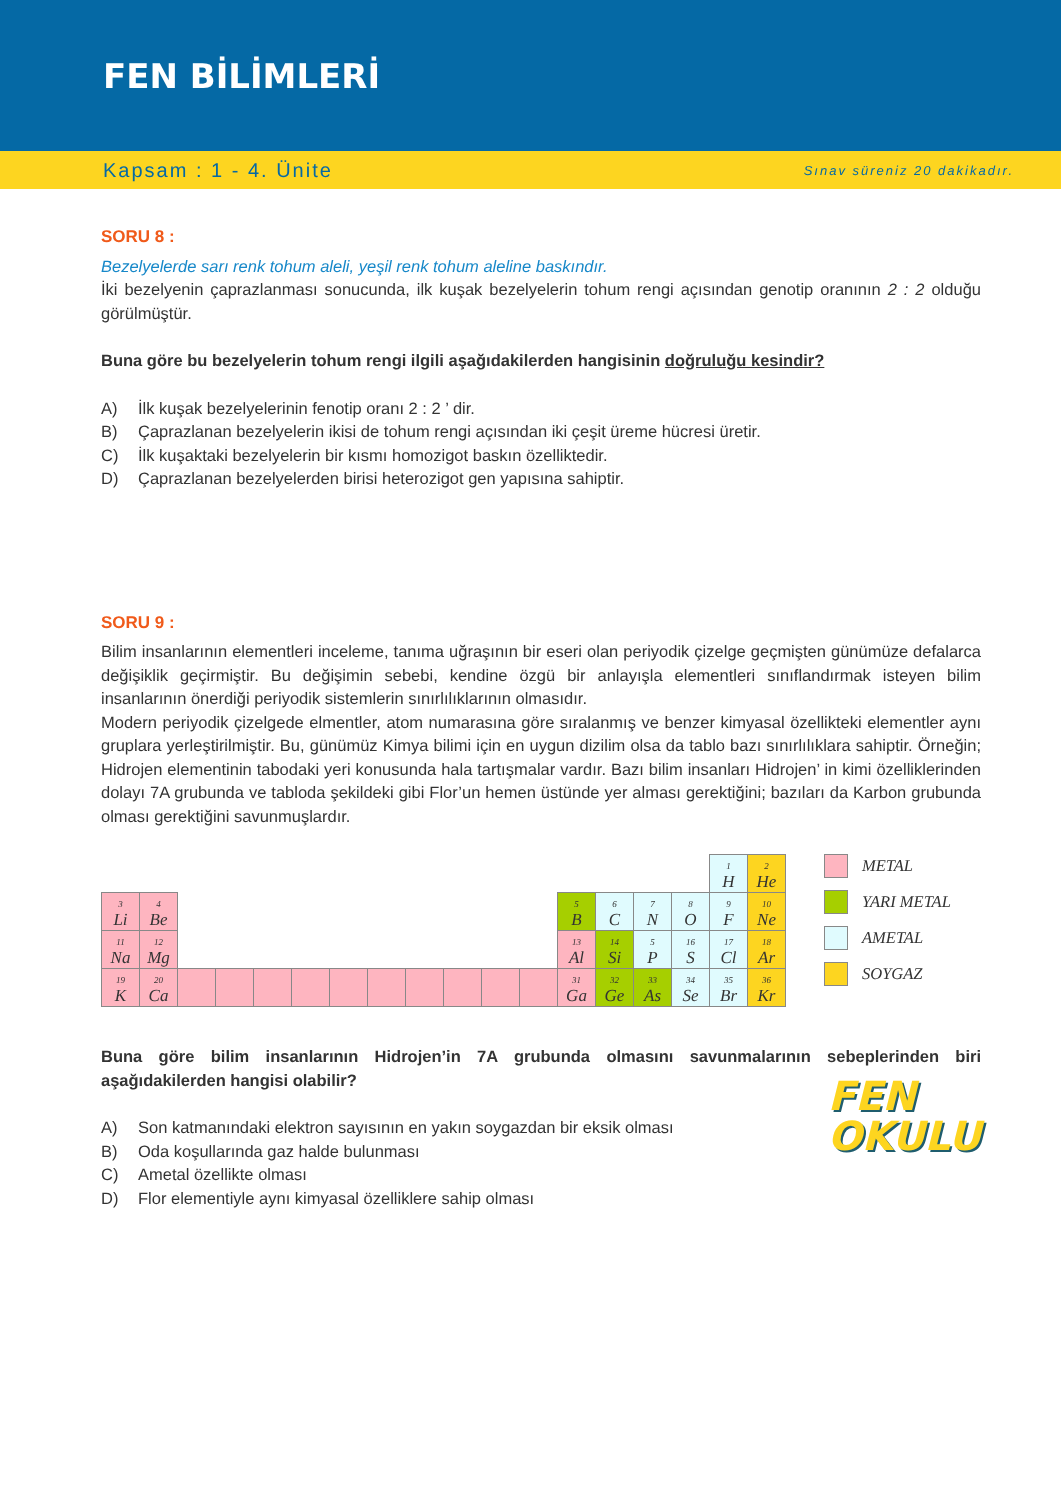FEN BİLİMLERİ
Kapsam : 1 - 4. Ünite Sınav süreniz 20 dakikadır.
SORU 8 :
Bezelyelerde sarı renk tohum aleli, yeşil renk tohum aleline baskındır.
İki bezelyenin çaprazlanması sonucunda, ilk kuşak bezelyelerin tohum rengi açısından genotip oranının 2 : 2 olduğu görülmüştür.
Buna göre bu bezelyelerin tohum rengi ilgili aşağıdakilerden hangisinin doğruluğu kesindir?
A) İlk kuşak bezelyelerinin fenotip oranı 2 : 2 ’ dir.
B) Çaprazlanan bezelyelerin ikisi de tohum rengi açısından iki çeşit üreme hücresi üretir.
C) İlk kuşaktaki bezelyelerin bir kısmı homozigot baskın özelliktedir.
D) Çaprazlanan bezelyelerden birisi heterozigot gen yapısına sahiptir.
SORU 9 :
Bilim insanlarının elementleri inceleme, tanıma uğraşının bir eseri olan periyodik çizelge geçmişten günümüze defalarca değişiklik geçirmiştir. Bu değişimin sebebi, kendine özgü bir anlayışla elementleri sınıflandırmak isteyen bilim insanlarının önerdiği periyodik sistemlerin sınırlılıklarının olmasıdır.
Modern periyodik çizelgede elmentler, atom numarasına göre sıralanmış ve benzer kimyasal özellikteki elementler aynı gruplara yerleştirilmiştir. Bu, günümüz Kimya bilimi için en uygun dizilim olsa da tablo bazı sınırlılıklara sahiptir. Örneğin; Hidrojen elementinin tabodaki yeri konusunda hala tartışmalar vardır. Bazı bilim insanları Hidrojen’ in kimi özelliklerinden dolayı 7A grubunda ve tabloda şekildeki gibi Flor’un hemen üstünde yer alması gerektiğini; bazıları da Karbon grubunda olması gerektiğini savunmuşlardır.
| | | | | | | | | | | | | | | | | 1 H | 2 He |
| 3 Li | 4 Be | | | | | | | | | | | 5 B | 6 C | 7 N | 8 O | 9 F | 10 Ne |
| 11 Na | 12 Mg | | | | | | | | | | | 13 Al | 14 Si | 5 P | 16 S | 17 Cl | 18 Ar |
| 19 K | 20 Ca | | | | | | | | | | | 31 Ga | 32 Ge | 33 As | 34 Se | 35 Br | 36 Kr |
METAL
YARI METAL
AMETAL
SOYGAZ
Buna göre bilim insanlarının Hidrojen’in 7A grubunda olmasını savunmalarının sebeplerinden biri aşağıdakilerden hangisi olabilir?
A) Son katmanındaki elektron sayısının en yakın soygazdan bir eksik olması
B) Oda koşullarında gaz halde bulunması
C) Ametal özellikte olması
D) Flor elementiyle aynı kimyasal özelliklere sahip olması
FEN
OKULU